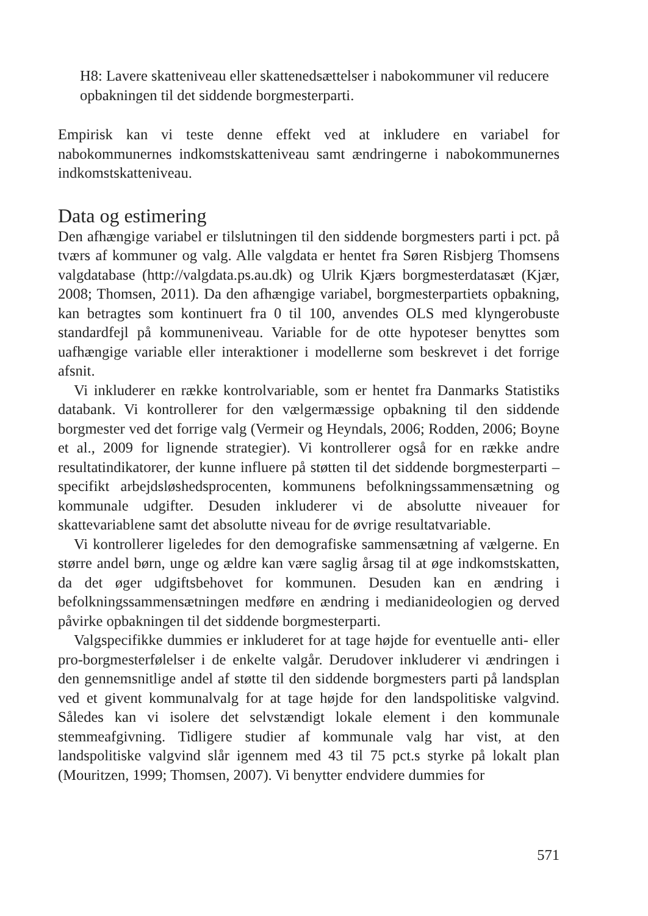H8: Lavere skatteniveau eller skattenedsættelser i nabokommuner vil reducere opbakningen til det siddende borgmesterparti.
Empirisk kan vi teste denne effekt ved at inkludere en variabel for nabokommunernes indkomstskatteniveau samt ændringerne i nabokommunernes indkomstskatteniveau.
Data og estimering
Den afhængige variabel er tilslutningen til den siddende borgmesters parti i pct. på tværs af kommuner og valg. Alle valgdata er hentet fra Søren Risbjerg Thomsens valgdatabase (http://valgdata.ps.au.dk) og Ulrik Kjærs borgmesterdatasæt (Kjær, 2008; Thomsen, 2011). Da den afhængige variabel, borgmesterpartiets opbakning, kan betragtes som kontinuert fra 0 til 100, anvendes OLS med klyngerobuste standardfejl på kommuneniveau. Variable for de otte hypoteser benyttes som uafhængige variable eller interaktioner i modellerne som beskrevet i det forrige afsnit.
Vi inkluderer en række kontrolvariable, som er hentet fra Danmarks Statistiks databank. Vi kontrollerer for den vælgermæssige opbakning til den siddende borgmester ved det forrige valg (Vermeir og Heyndals, 2006; Rodden, 2006; Boyne et al., 2009 for lignende strategier). Vi kontrollerer også for en række andre resultatindikatorer, der kunne influere på støtten til det siddende borgmesterparti – specifikt arbejdsløshedsprocenten, kommunens befolkningssammensætning og kommunale udgifter. Desuden inkluderer vi de absolutte niveauer for skattevariablene samt det absolutte niveau for de øvrige resultatvariable.
Vi kontrollerer ligeledes for den demografiske sammensætning af vælgerne. En større andel børn, unge og ældre kan være saglig årsag til at øge indkomstskatten, da det øger udgiftsbehovet for kommunen. Desuden kan en ændring i befolkningssammensætningen medføre en ændring i medianideologien og derved påvirke opbakningen til det siddende borgmesterparti.
Valgspecifikke dummies er inkluderet for at tage højde for eventuelle anti- eller pro-borgmesterfølelser i de enkelte valgår. Derudover inkluderer vi ændringen i den gennemsnitlige andel af støtte til den siddende borgmesters parti på landsplan ved et givent kommunalvalg for at tage højde for den landspolitiske valgvind. Således kan vi isolere det selvstændigt lokale element i den kommunale stemmeafgivning. Tidligere studier af kommunale valg har vist, at den landspolitiske valgvind slår igennem med 43 til 75 pct.s styrke på lokalt plan (Mouritzen, 1999; Thomsen, 2007). Vi benytter endvidere dummies for
571